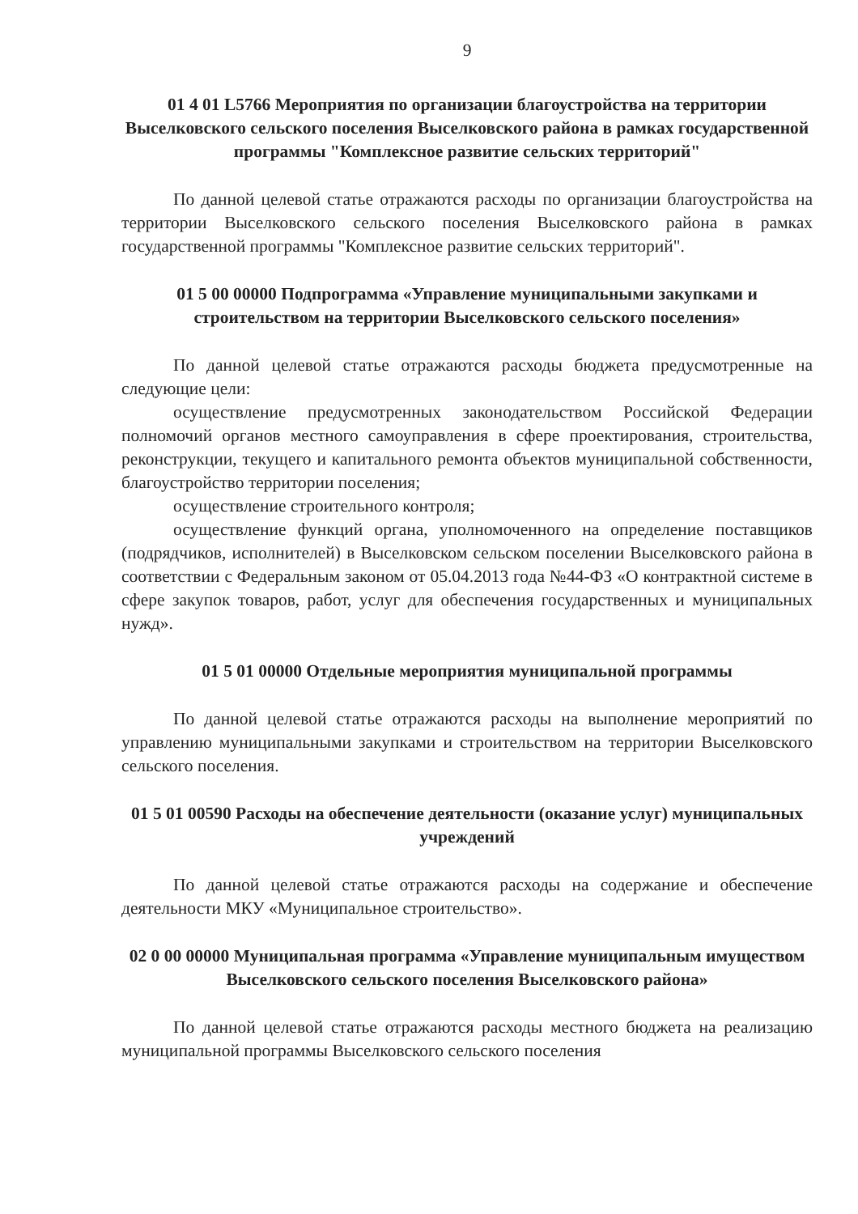9
01 4 01 L5766 Мероприятия по организации благоустройства на территории Выселковского сельского поселения Выселковского района в рамках государственной программы "Комплексное развитие сельских территорий"
По данной целевой статье отражаются расходы по организации благоустройства на территории Выселковского сельского поселения Выселковского района в рамках государственной программы "Комплексное развитие сельских территорий".
01 5 00 00000 Подпрограмма «Управление муниципальными закупками и строительством на территории Выселковского сельского поселения»
По данной целевой статье отражаются расходы бюджета предусмотренные на следующие цели:
осуществление предусмотренных законодательством Российской Федерации полномочий органов местного самоуправления в сфере проектирования, строительства, реконструкции, текущего и капитального ремонта объектов муниципальной собственности, благоустройство территории поселения;
осуществление строительного контроля;
осуществление функций органа, уполномоченного на определение поставщиков (подрядчиков, исполнителей) в Выселковском сельском поселении Выселковского района в соответствии с Федеральным законом от 05.04.2013 года №44-ФЗ «О контрактной системе в сфере закупок товаров, работ, услуг для обеспечения государственных и муниципальных нужд».
01 5 01 00000 Отдельные мероприятия муниципальной программы
По данной целевой статье отражаются расходы на выполнение мероприятий по управлению муниципальными закупками и строительством на территории Выселковского сельского поселения.
01 5 01 00590 Расходы на обеспечение деятельности (оказание услуг) муниципальных учреждений
По данной целевой статье отражаются расходы на содержание и обеспечение деятельности МКУ «Муниципальное строительство».
02 0 00 00000 Муниципальная программа «Управление муниципальным имуществом Выселковского сельского поселения Выселковского района»
По данной целевой статье отражаются расходы местного бюджета на реализацию муниципальной программы Выселковского сельского поселения